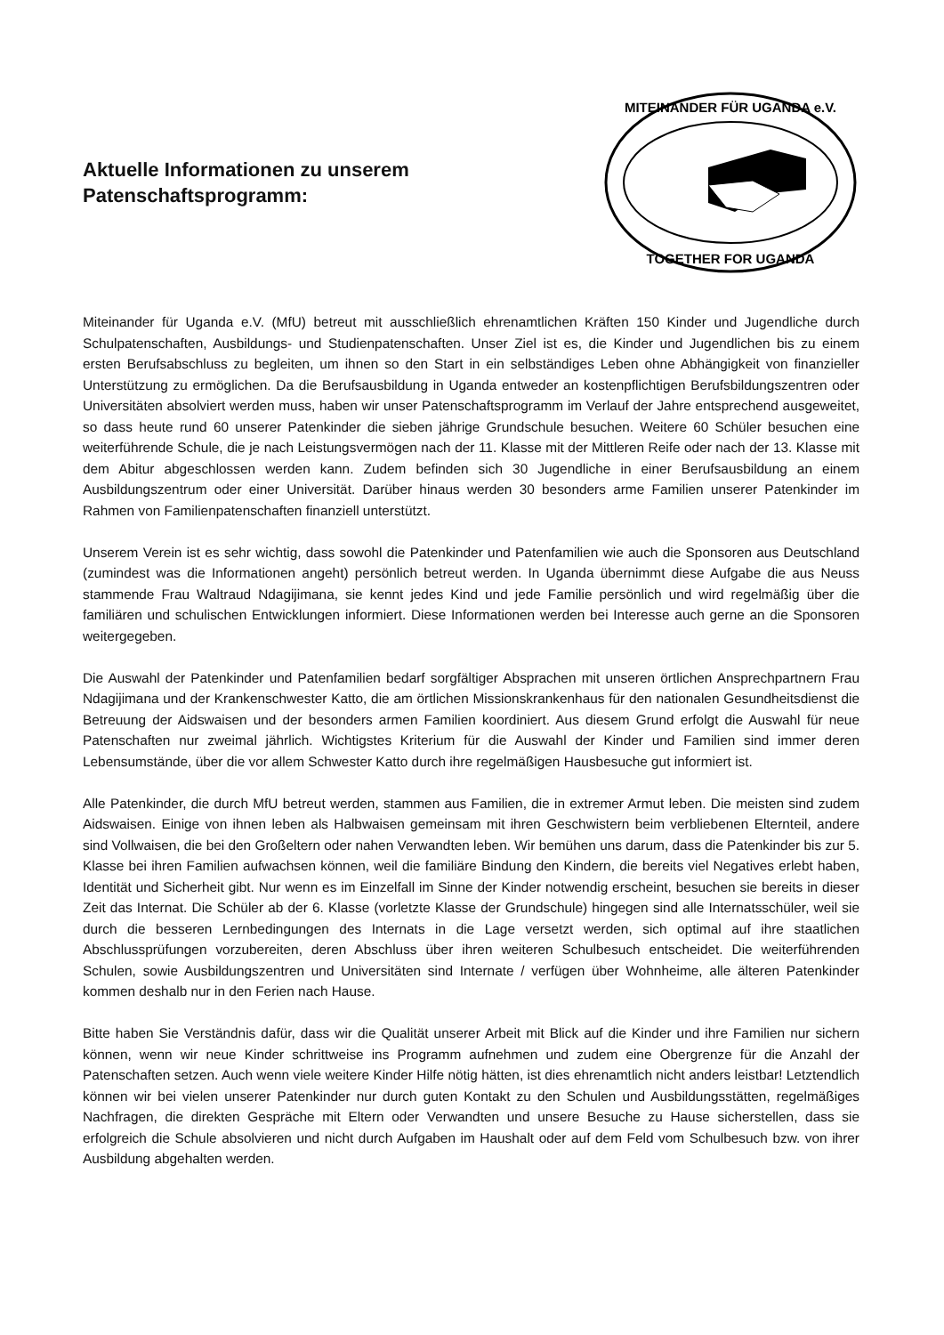Aktuelle Informationen zu unserem
Patenschaftsprogramm:
MITEINANDER FÜR UGANDA e.V.
TOGETHER FOR UGANDA
Miteinander für Uganda e.V. (MfU) betreut mit ausschließlich ehrenamtlichen Kräften 150 Kinder und Jugendliche durch Schulpatenschaften, Ausbildungs- und Studienpatenschaften. Unser Ziel ist es, die Kinder und Jugendlichen bis zu einem ersten Berufsabschluss zu begleiten, um ihnen so den Start in ein selbständiges Leben ohne Abhängigkeit von finanzieller Unterstützung zu ermöglichen. Da die Berufsausbildung in Uganda entweder an kostenpflichtigen Berufsbildungszentren oder Universitäten absolviert werden muss, haben wir unser Patenschaftsprogramm im Verlauf der Jahre entsprechend ausgeweitet, so dass heute rund 60 unserer Patenkinder die sieben jährige Grundschule besuchen. Weitere 60 Schüler besuchen eine weiterführende Schule, die je nach Leistungsvermögen nach der 11. Klasse mit der Mittleren Reife oder nach der 13. Klasse mit dem Abitur abgeschlossen werden kann. Zudem befinden sich 30 Jugendliche in einer Berufsausbildung an einem Ausbildungszentrum oder einer Universität. Darüber hinaus werden 30 besonders arme Familien unserer Patenkinder im Rahmen von Familienpatenschaften finanziell unterstützt.
Unserem Verein ist es sehr wichtig, dass sowohl die Patenkinder und Patenfamilien wie auch die Sponsoren aus Deutschland (zumindest was die Informationen angeht) persönlich betreut werden. In Uganda übernimmt diese Aufgabe die aus Neuss stammende Frau Waltraud Ndagijimana, sie kennt jedes Kind und jede Familie persönlich und wird regelmäßig über die familiären und schulischen Entwicklungen informiert. Diese Informationen werden bei Interesse auch gerne an die Sponsoren weitergegeben.
Die Auswahl der Patenkinder und Patenfamilien bedarf sorgfältiger Absprachen mit unseren örtlichen Ansprechpartnern Frau Ndagijimana und der Krankenschwester Katto, die am örtlichen Missionskrankenhaus für den nationalen Gesundheitsdienst die Betreuung der Aidswaisen und der besonders armen Familien koordiniert. Aus diesem Grund erfolgt die Auswahl für neue Patenschaften nur zweimal jährlich. Wichtigstes Kriterium für die Auswahl der Kinder und Familien sind immer deren Lebensumstände, über die vor allem Schwester Katto durch ihre regelmäßigen Hausbesuche gut informiert ist.
Alle Patenkinder, die durch MfU betreut werden, stammen aus Familien, die in extremer Armut leben. Die meisten sind zudem Aidswaisen. Einige von ihnen leben als Halbwaisen gemeinsam mit ihren Geschwistern beim verbliebenen Elternteil, andere sind Vollwaisen, die bei den Großeltern oder nahen Verwandten leben. Wir bemühen uns darum, dass die Patenkinder bis zur 5. Klasse bei ihren Familien aufwachsen können, weil die familiäre Bindung den Kindern, die bereits viel Negatives erlebt haben, Identität und Sicherheit gibt. Nur wenn es im Einzelfall im Sinne der Kinder notwendig erscheint, besuchen sie bereits in dieser Zeit das Internat. Die Schüler ab der 6. Klasse (vorletzte Klasse der Grundschule) hingegen sind alle Internatsschüler, weil sie durch die besseren Lernbedingungen des Internats in die Lage versetzt werden, sich optimal auf ihre staatlichen Abschlussprüfungen vorzubereiten, deren Abschluss über ihren weiteren Schulbesuch entscheidet. Die weiterführenden Schulen, sowie Ausbildungszentren und Universitäten sind Internate / verfügen über Wohnheime, alle älteren Patenkinder kommen deshalb nur in den Ferien nach Hause.
Bitte haben Sie Verständnis dafür, dass wir die Qualität unserer Arbeit mit Blick auf die Kinder und ihre Familien nur sichern können, wenn wir neue Kinder schrittweise ins Programm aufnehmen und zudem eine Obergrenze für die Anzahl der Patenschaften setzen. Auch wenn viele weitere Kinder Hilfe nötig hätten, ist dies ehrenamtlich nicht anders leistbar! Letztendlich können wir bei vielen unserer Patenkinder nur durch guten Kontakt zu den Schulen und Ausbildungsstätten, regelmäßiges Nachfragen, die direkten Gespräche mit Eltern oder Verwandten und unsere Besuche zu Hause sicherstellen, dass sie erfolgreich die Schule absolvieren und nicht durch Aufgaben im Haushalt oder auf dem Feld vom Schulbesuch bzw. von ihrer Ausbildung abgehalten werden.